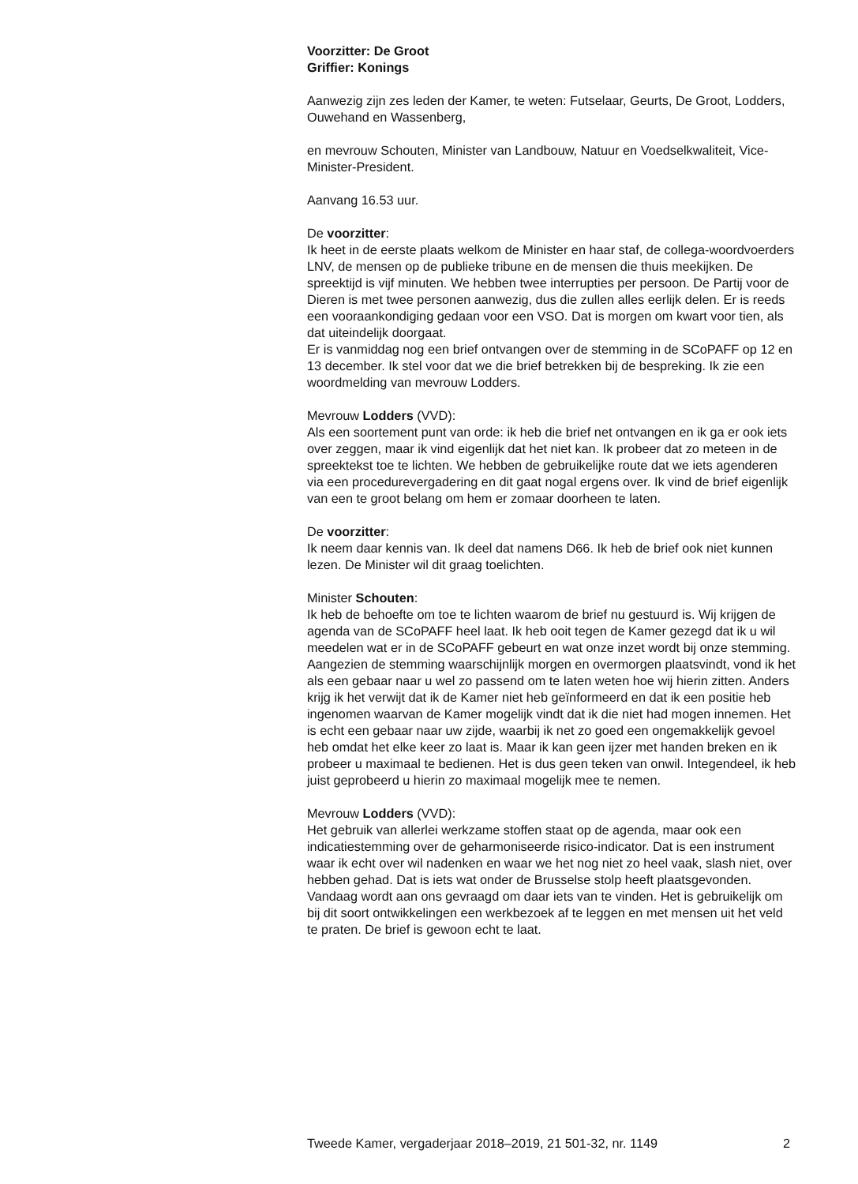Voorzitter: De Groot
Griffier: Konings
Aanwezig zijn zes leden der Kamer, te weten: Futselaar, Geurts, De Groot, Lodders, Ouwehand en Wassenberg,
en mevrouw Schouten, Minister van Landbouw, Natuur en Voedselkwaliteit, Vice-Minister-President.
Aanvang 16.53 uur.
De voorzitter:
Ik heet in de eerste plaats welkom de Minister en haar staf, de collega-woordvoerders LNV, de mensen op de publieke tribune en de mensen die thuis meekijken. De spreektijd is vijf minuten. We hebben twee interrupties per persoon. De Partij voor de Dieren is met twee personen aanwezig, dus die zullen alles eerlijk delen. Er is reeds een vooraankondiging gedaan voor een VSO. Dat is morgen om kwart voor tien, als dat uiteindelijk doorgaat.
Er is vanmiddag nog een brief ontvangen over de stemming in de SCoPAFF op 12 en 13 december. Ik stel voor dat we die brief betrekken bij de bespreking. Ik zie een woordmelding van mevrouw Lodders.
Mevrouw Lodders (VVD):
Als een soortement punt van orde: ik heb die brief net ontvangen en ik ga er ook iets over zeggen, maar ik vind eigenlijk dat het niet kan. Ik probeer dat zo meteen in de spreektekst toe te lichten. We hebben de gebruikelijke route dat we iets agenderen via een procedurevergadering en dit gaat nogal ergens over. Ik vind de brief eigenlijk van een te groot belang om hem er zomaar doorheen te laten.
De voorzitter:
Ik neem daar kennis van. Ik deel dat namens D66. Ik heb de brief ook niet kunnen lezen. De Minister wil dit graag toelichten.
Minister Schouten:
Ik heb de behoefte om toe te lichten waarom de brief nu gestuurd is. Wij krijgen de agenda van de SCoPAFF heel laat. Ik heb ooit tegen de Kamer gezegd dat ik u wil meedelen wat er in de SCoPAFF gebeurt en wat onze inzet wordt bij onze stemming. Aangezien de stemming waarschijnlijk morgen en overmorgen plaatsvindt, vond ik het als een gebaar naar u wel zo passend om te laten weten hoe wij hierin zitten. Anders krijg ik het verwijt dat ik de Kamer niet heb geïnformeerd en dat ik een positie heb ingenomen waarvan de Kamer mogelijk vindt dat ik die niet had mogen innemen. Het is echt een gebaar naar uw zijde, waarbij ik net zo goed een ongemakkelijk gevoel heb omdat het elke keer zo laat is. Maar ik kan geen ijzer met handen breken en ik probeer u maximaal te bedienen. Het is dus geen teken van onwil. Integendeel, ik heb juist geprobeerd u hierin zo maximaal mogelijk mee te nemen.
Mevrouw Lodders (VVD):
Het gebruik van allerlei werkzame stoffen staat op de agenda, maar ook een indicatiestemming over de geharmoniseerde risico-indicator. Dat is een instrument waar ik echt over wil nadenken en waar we het nog niet zo heel vaak, slash niet, over hebben gehad. Dat is iets wat onder de Brusselse stolp heeft plaatsgevonden. Vandaag wordt aan ons gevraagd om daar iets van te vinden. Het is gebruikelijk om bij dit soort ontwikkelingen een werkbezoek af te leggen en met mensen uit het veld te praten. De brief is gewoon echt te laat.
Tweede Kamer, vergaderjaar 2018–2019, 21 501-32, nr. 1149 2